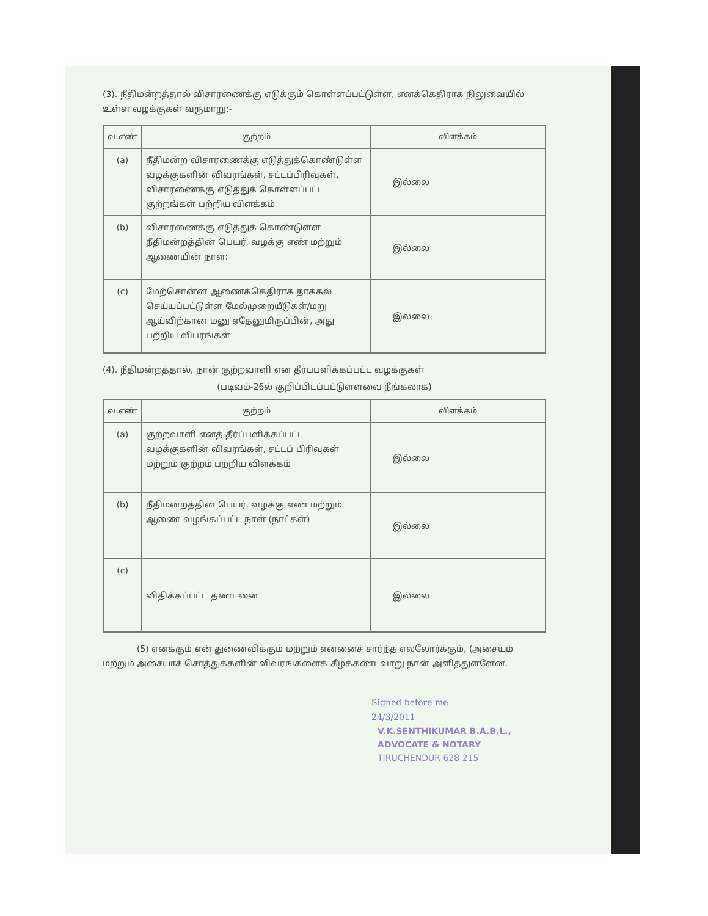(3). நீதிமன்றத்தால் விசாரணைக்கு எடுக்கும் கொள்ளப்பட்டுள்ள, எனக்கெதிராக நிலுவையில் உள்ள வழக்குகள் வருமாறு:-
| வ.எண் | குற்றம் | விளக்கம் |
| --- | --- | --- |
| (a) | நீதிமன்ற விசாரணைக்கு எடுத்துக்கொண்டுள்ள வழக்குகளின் விவரங்கள், சட்டப்பிரிவுகள், விசாரணைக்கு எடுத்துக் கொள்ளப்பட்ட குற்றங்கள் பற்றிய விளக்கம் | இல்லை |
| (b) | விசாரணைக்கு எடுத்துக் கொண்டுள்ள நீதிமன்றத்தின் பெயர், வழக்கு எண் மற்றும் ஆணையின் நாள்: | இல்லை |
| (c) | மேற்சொன்ன ஆணைக்கெதிராக தாக்கல் செய்யப்பட்டுள்ள மேல்முறையீடுகள்/மறு ஆய்விற்கான மனு ஏதேனுமிருப்பின், அது பற்றிய விபரங்கள் | இல்லை |
(4). நீதிமன்றத்தால், நான் குற்றவாளி என தீர்ப்பளிக்கப்பட்ட வழக்குகள்
(படிவம்-26ல் குறிப்பிடப்பட்டுள்ளவை நீங்கலாக)
| வ.எண் | குற்றம் | விளக்கம் |
| --- | --- | --- |
| (a) | குற்றவாளி எனத் தீர்ப்பளிக்கப்பட்ட வழக்குகளின் விவரங்கள், சட்டப் பிரிவுகள் மற்றும் குற்றம் பற்றிய விளக்கம் | இல்லை |
| (b) | நீதிமன்றத்தின் பெயர், வழக்கு எண் மற்றும் ஆணை வழங்கப்பட்ட நாள் (நாட்கள்) | இல்லை |
| (c) | விதிக்கப்பட்ட தண்டனை | இல்லை |
(5) எனக்கும் என் துணைவிக்கும் மற்றும் என்னைச் சார்ந்த எல்லோர்க்கும், (அசையும் மற்றும் அசையாச் சொத்துக்களின் விவரங்களைக் கீழ்க்கண்டவாறு நான் அளித்துள்ளேன்.
Signed before me
24/3/2011
V.K.SENTHIKUMAR B.A.B.L.,
ADVOCATE & NOTARY
TIRUCHENDUR 628 215